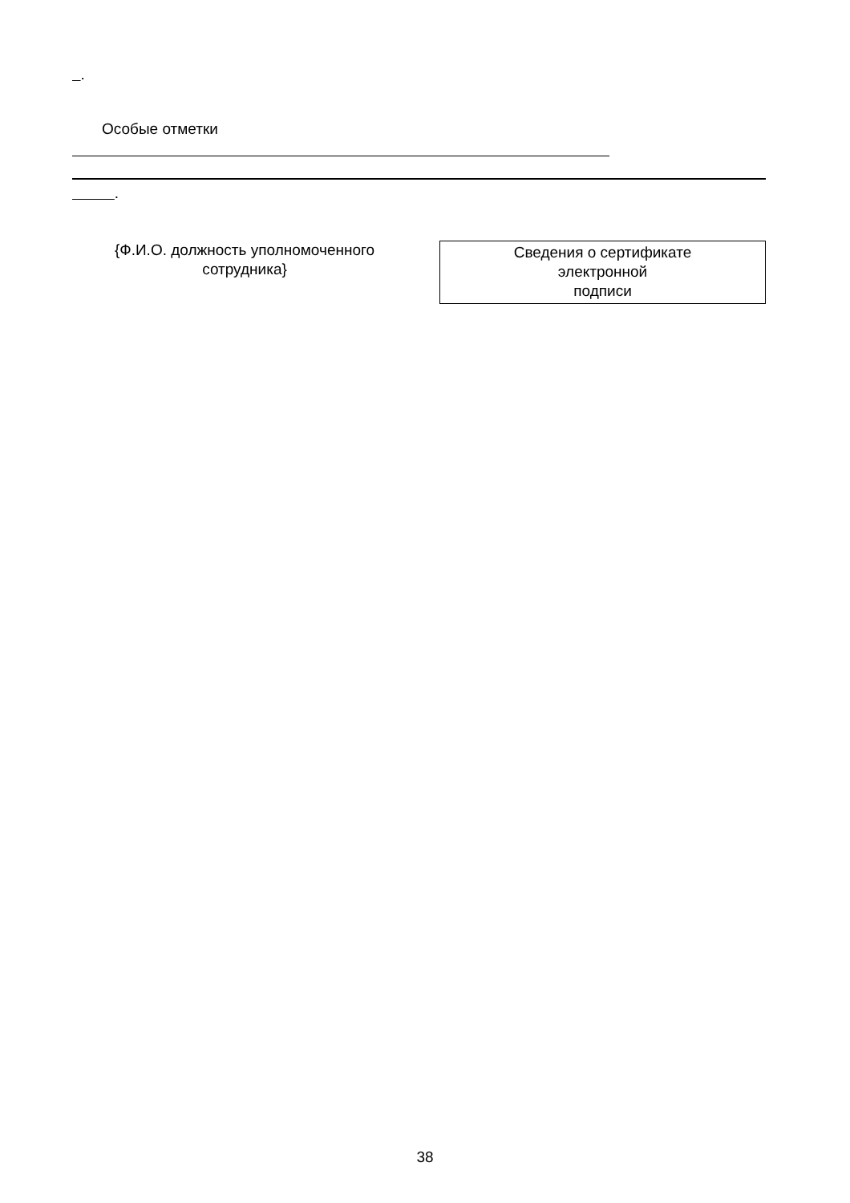.
Особые отметки
.
{Ф.И.О. должность уполномоченного
сотрудника}
Сведения о сертификате
электронной
подписи
38